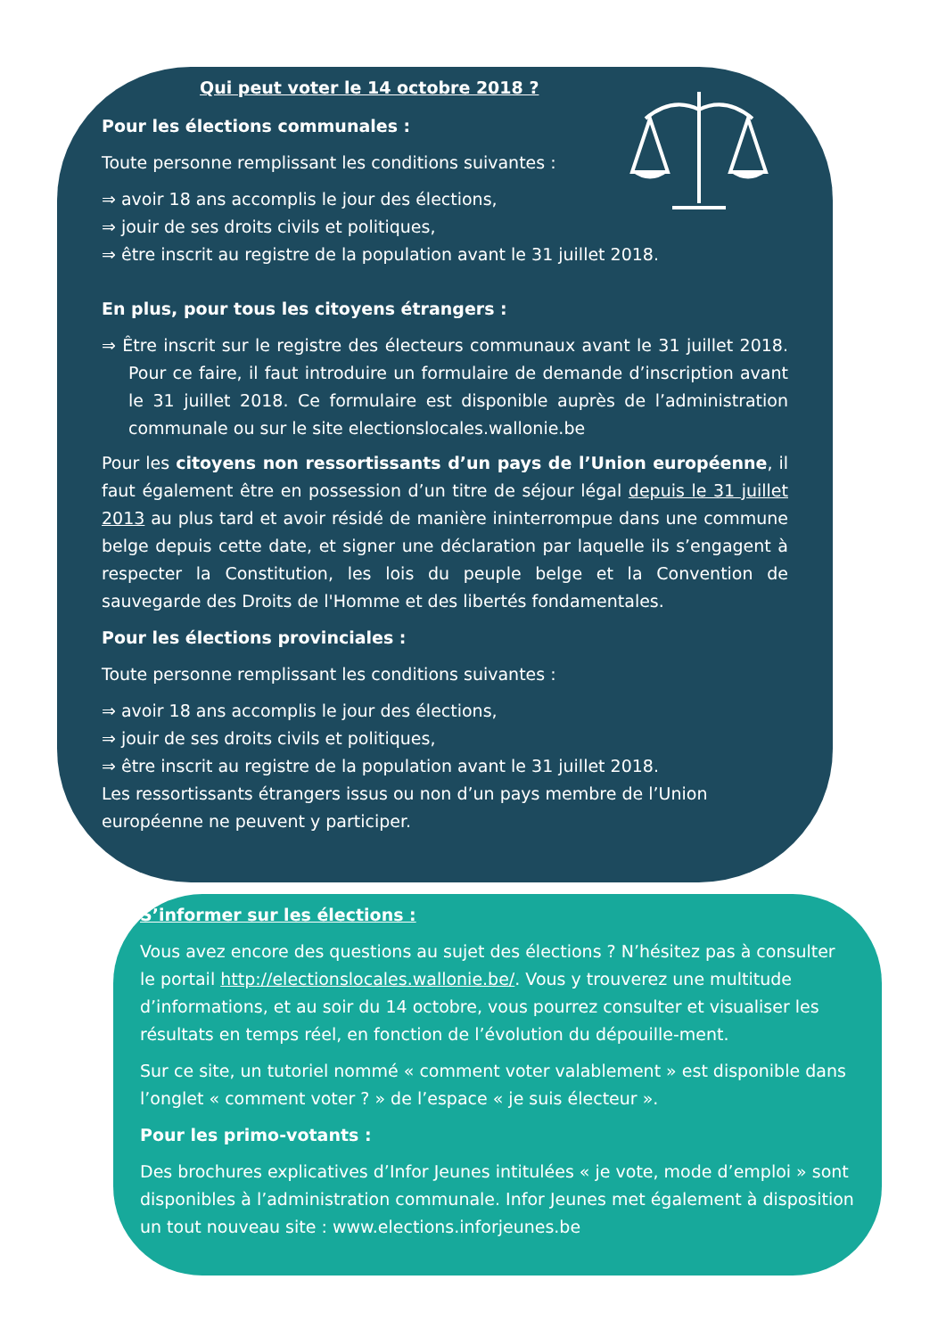Qui peut voter le 14 octobre 2018 ?
Pour les élections communales :
Toute personne remplissant les conditions suivantes :
⇒ avoir 18 ans accomplis le jour des élections,
⇒ jouir de ses droits civils et politiques,
⇒ être inscrit au registre de la population avant le 31 juillet 2018.
En plus, pour tous les citoyens étrangers :
⇒ Être inscrit sur le registre des électeurs communaux avant le 31 juillet 2018. Pour ce faire, il faut introduire un formulaire de demande d’inscription avant le 31 juillet 2018. Ce formulaire est disponible auprès de l’administration communale ou sur le site electionslocales.wallonie.be
Pour les citoyens non ressortissants d’un pays de l’Union européenne, il faut également être en possession d’un titre de séjour légal depuis le 31 juillet 2013 au plus tard et avoir résidé de manière ininterrompue dans une commune belge depuis cette date, et signer une déclaration par laquelle ils s’engagent à respecter la Constitution, les lois du peuple belge et la Convention de sauvegarde des Droits de l'Homme et des libertés fondamentales.
Pour les élections provinciales :
Toute personne remplissant les conditions suivantes :
⇒ avoir 18 ans accomplis le jour des élections,
⇒ jouir de ses droits civils et politiques,
⇒ être inscrit au registre de la population avant le 31 juillet 2018.
Les ressortissants étrangers issus ou non d’un pays membre de l’Union européenne ne peuvent y participer.
S’informer sur les élections :
Vous avez encore des questions au sujet des élections ? N’hésitez pas à consulter le portail http://electionslocales.wallonie.be/. Vous y trouverez une multitude d’informations, et au soir du 14 octobre, vous pourrez consulter et visualiser les résultats en temps réel, en fonction de l’évolution du dépouille-ment.
Sur ce site, un tutoriel nommé « comment voter valablement » est disponible dans l’onglet « comment voter ? » de l’espace « je suis électeur ».
Pour les primo-votants :
Des brochures explicatives d’Infor Jeunes intitulées « je vote, mode d’emploi » sont disponibles à l’administration communale. Infor Jeunes met également à disposition un tout nouveau site : www.elections.inforjeunes.be